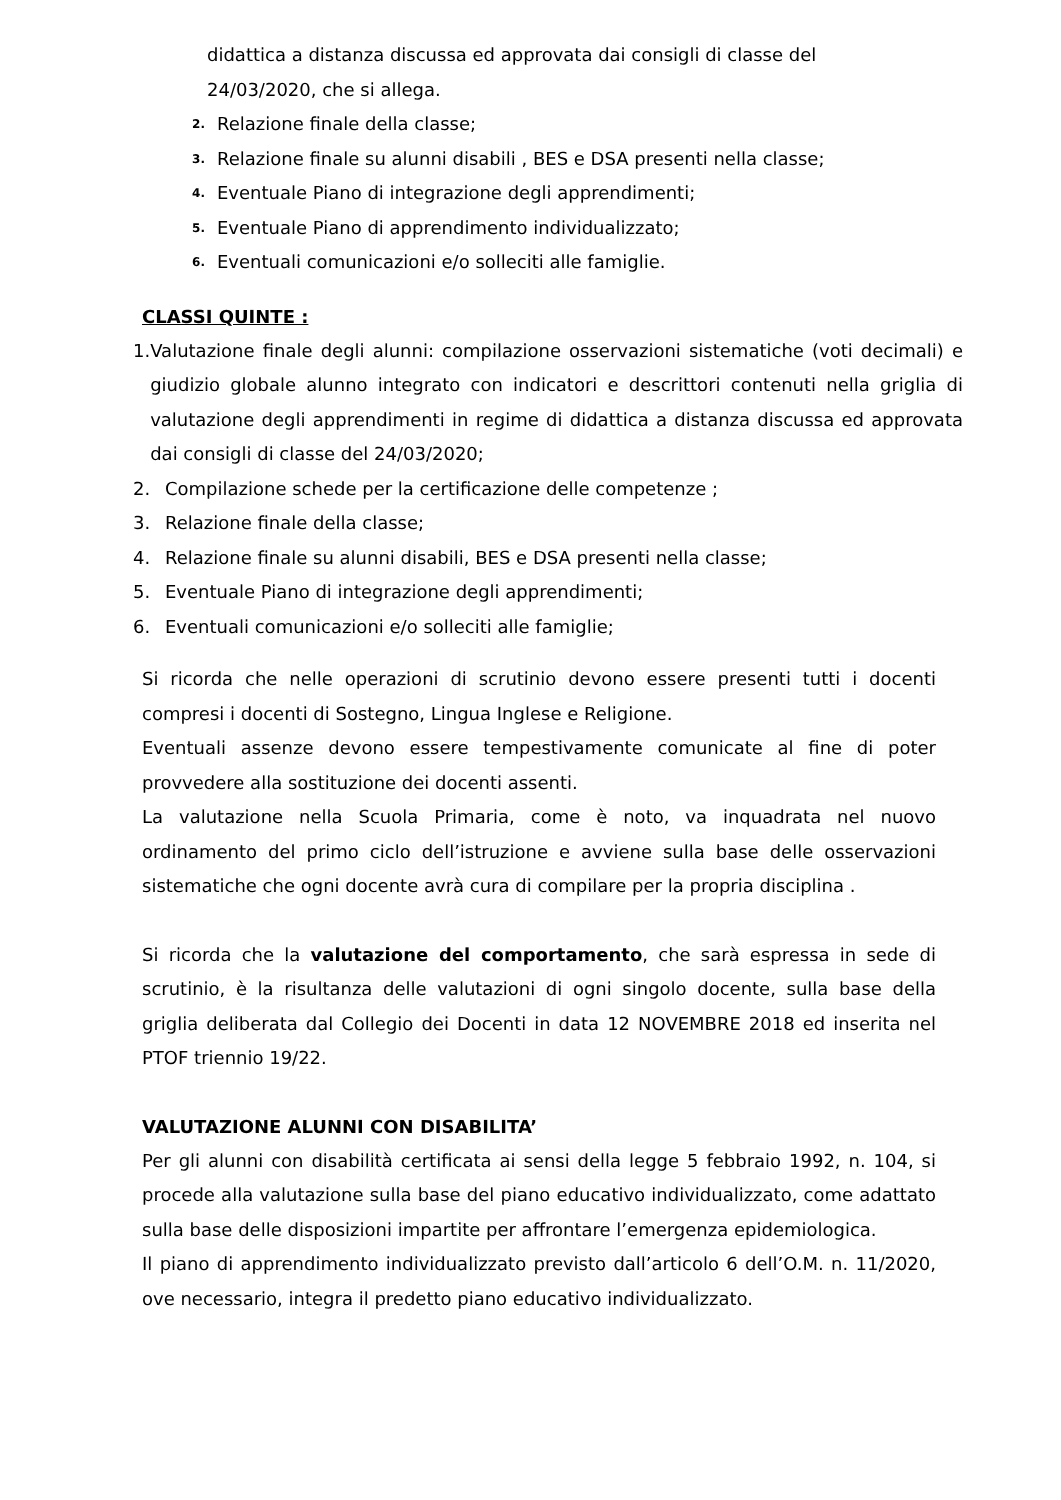didattica a distanza discussa ed approvata dai consigli di classe del 24/03/2020, che si allega.
2. Relazione finale della classe;
3. Relazione finale su alunni disabili , BES e DSA presenti nella classe;
4. Eventuale Piano di integrazione degli apprendimenti;
5. Eventuale Piano di apprendimento individualizzato;
6. Eventuali comunicazioni e/o solleciti alle famiglie.
CLASSI QUINTE :
1. Valutazione finale degli alunni: compilazione osservazioni sistematiche (voti decimali) e giudizio globale alunno integrato con indicatori e descrittori contenuti nella griglia di valutazione degli apprendimenti in regime di didattica a distanza discussa ed approvata dai consigli di classe del 24/03/2020;
2. Compilazione schede per la certificazione delle competenze ;
3. Relazione finale della classe;
4. Relazione finale su alunni disabili, BES e DSA presenti nella classe;
5. Eventuale Piano di integrazione degli apprendimenti;
6. Eventuali comunicazioni e/o solleciti alle famiglie;
Si ricorda che nelle operazioni di scrutinio devono essere presenti tutti i docenti compresi i docenti di Sostegno, Lingua Inglese e Religione.
Eventuali assenze devono essere tempestivamente comunicate al fine di poter provvedere alla sostituzione dei docenti assenti.
La valutazione nella Scuola Primaria, come è noto, va inquadrata nel nuovo ordinamento del primo ciclo dell’istruzione e avviene sulla base delle osservazioni sistematiche che ogni docente avrà cura di compilare per la propria disciplina .
Si ricorda che la valutazione del comportamento, che sarà espressa in sede di scrutinio, è la risultanza delle valutazioni di ogni singolo docente, sulla base della griglia deliberata dal Collegio dei Docenti in data 12 NOVEMBRE 2018 ed inserita nel PTOF triennio 19/22.
VALUTAZIONE ALUNNI CON DISABILITA’
Per gli alunni con disabilità certificata ai sensi della legge 5 febbraio 1992, n. 104, si procede alla valutazione sulla base del piano educativo individualizzato, come adattato sulla base delle disposizioni impartite per affrontare l’emergenza epidemiologica.
Il piano di apprendimento individualizzato previsto dall’articolo 6 dell’O.M. n. 11/2020, ove necessario, integra il predetto piano educativo individualizzato.